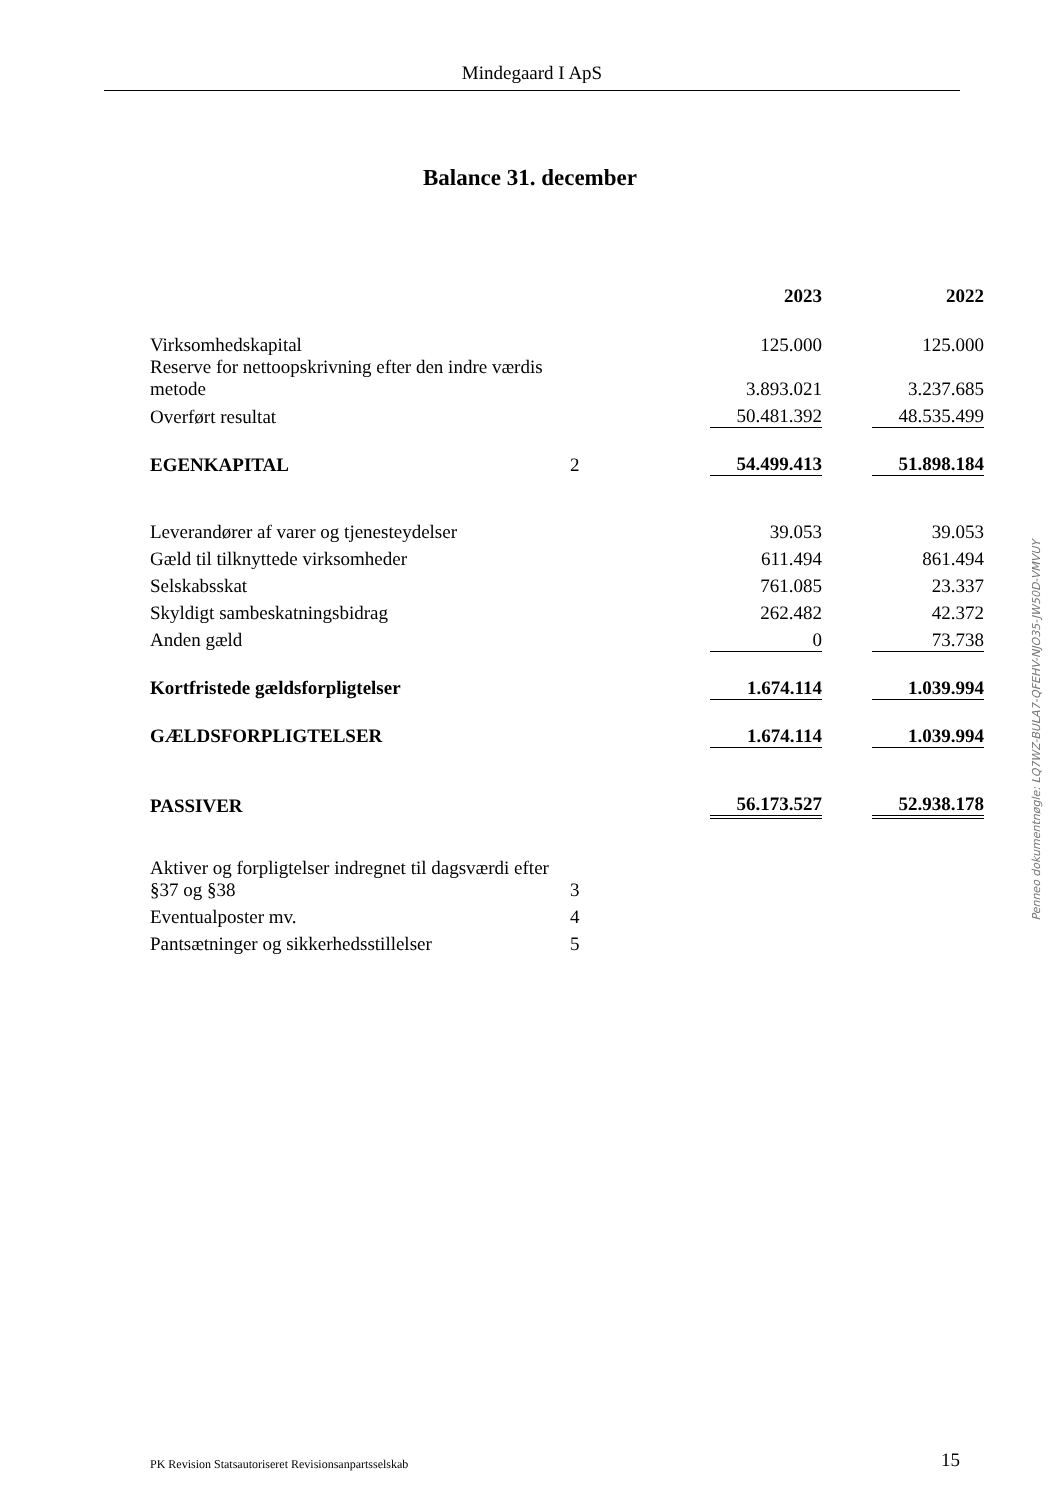Mindegaard I ApS
Balance 31. december
| | | 2023 | | 2022 |
| Virksomhedskapital | | 125.000 | | 125.000 |
| Reserve for nettoopskrivning efter den indre værdis metode | | 3.893.021 | | 3.237.685 |
| Overført resultat | | 50.481.392 | | 48.535.499 |
| EGENKAPITAL | 2 | 54.499.413 | | 51.898.184 |
| Leverandører af varer og tjenesteydelser | | 39.053 | | 39.053 |
| Gæld til tilknyttede virksomheder | | 611.494 | | 861.494 |
| Selskabsskat | | 761.085 | | 23.337 |
| Skyldigt sambeskatningsbidrag | | 262.482 | | 42.372 |
| Anden gæld | | 0 | | 73.738 |
| Kortfristede gældsforpligtelser | | 1.674.114 | | 1.039.994 |
| GÆLDSFORPLIGTELSER | | 1.674.114 | | 1.039.994 |
| PASSIVER | | 56.173.527 | | 52.938.178 |
| Aktiver og forpligtelser indregnet til dagsværdi efter §37 og §38 | 3 | | | |
| Eventualposter mv. | 4 | | | |
| Pantsætninger og sikkerhedsstillelser | 5 | | | |
Penneo dokumentnøgle: LQ7WZ-BULA7-QFEHV-NJO35-JW50D-VMVUY
PK Revision Statsautoriseret Revisionsanpartsselskab 15